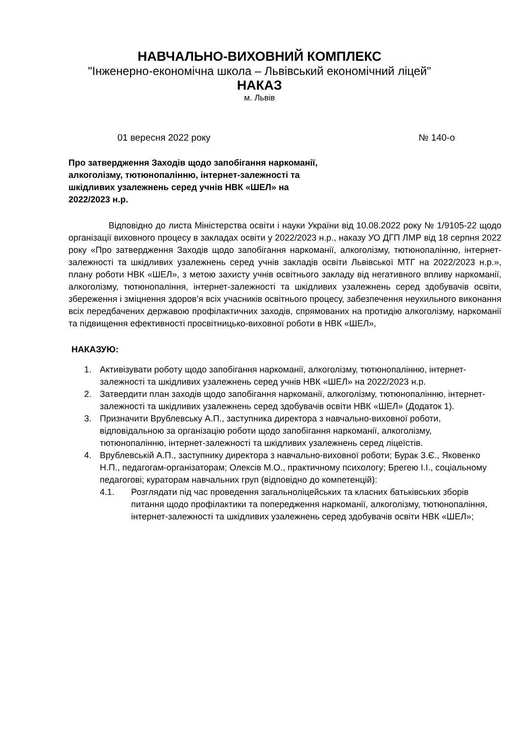НАВЧАЛЬНО-ВИХОВНИЙ КОМПЛЕКС
"Інженерно-економічна школа – Львівський економічний ліцей"
НАКАЗ
м. Львів
01 вересня 2022 року № 140-о
Про затвердження Заходів щодо запобігання наркоманії, алкоголізму, тютюнопалінню, інтернет-залежності та шкідливих узалежнень серед учнів НВК «ШЕЛ» на 2022/2023 н.р.
Відповідно до листа Міністерства освіти і науки України від 10.08.2022 року № 1/9105-22 щодо організації виховного процесу в закладах освіти у 2022/2023 н.р., наказу УО ДГП ЛМР від 18 серпня 2022 року «Про затвердження Заходів щодо запобігання наркоманії, алкоголізму, тютюнопалінню, інтернет-залежності та шкідливих узалежнень серед учнів закладів освіти Львівської МТГ на 2022/2023 н.р.», плану роботи НВК «ШЕЛ», з метою захисту учнів освітнього закладу від негативного впливу наркоманії, алкоголізму, тютюнопаління, інтернет-залежності та шкідливих узалежнень серед здобувачів освіти, збереження і зміцнення здоров’я всіх учасників освітнього процесу, забезпечення неухильного виконання всіх передбачених державою профілактичних заходів, спрямованих на протидію алкоголізму, наркоманії та підвищення ефективності просвітницько-виховної роботи в НВК «ШЕЛ»,
НАКАЗУЮ:
1. Активізувати роботу щодо запобігання наркоманії, алкоголізму, тютюнопалінню, інтернет-залежності та шкідливих узалежнень серед учнів НВК «ШЕЛ» на 2022/2023 н.р.
2. Затвердити план заходів щодо запобігання наркоманії, алкоголізму, тютюнопалінню, інтернет-залежності та шкідливих узалежнень серед здобувачів освіти НВК «ШЕЛ» (Додаток 1).
3. Призначити Врублевську А.П., заступника директора з навчально-виховної роботи, відповідальною за організацію роботи щодо запобігання наркоманії, алкоголізму, тютюнопалінню, інтернет-залежності та шкідливих узалежнень серед ліцеїстів.
4. Врублевській А.П., заступнику директора з навчально-виховної роботи; Бурак З.Є., Яковенко Н.П., педагогам-організаторам; Олексів М.О., практичному психологу; Брегею І.І., соціальному педагогові; кураторам навчальних груп (відповідно до компетенцій):
4.1. Розглядати під час проведення загальноліцейських та класних батьківських зборів питання щодо профілактики та попередження наркоманії, алкоголізму, тютюнопаління, інтернет-залежності та шкідливих узалежнень серед здобувачів освіти НВК «ШЕЛ»;